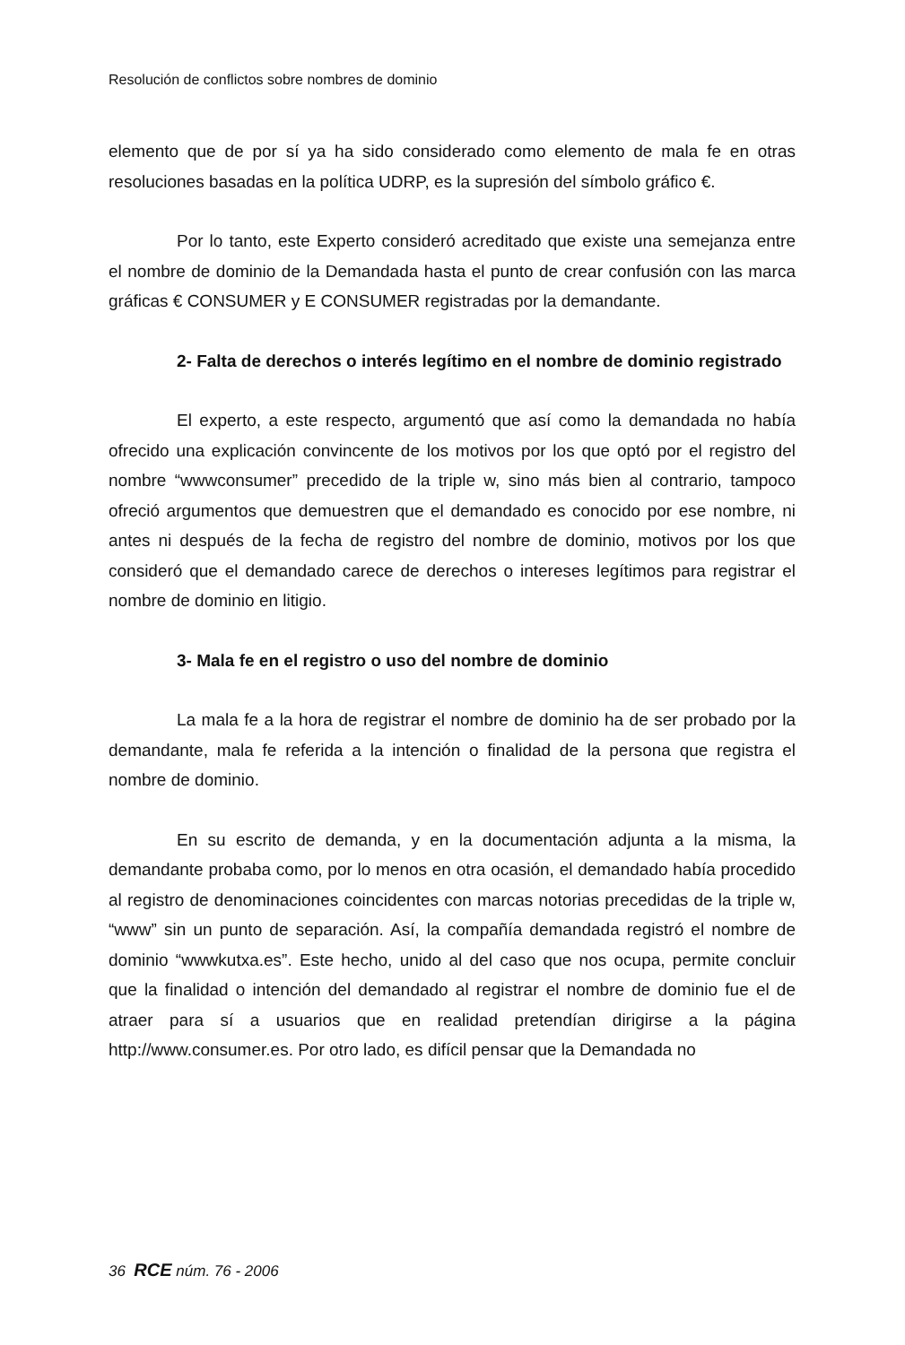Resolución de conflictos sobre nombres de dominio
elemento que de por sí ya ha sido considerado como elemento de mala fe en otras resoluciones basadas en la política UDRP, es la supresión del símbolo gráfico €.
Por lo tanto, este Experto consideró acreditado que existe una semejanza entre el nombre de dominio de la Demandada hasta el punto de crear confusión con las marca gráficas € CONSUMER y E CONSUMER registradas por la demandante.
2- Falta de derechos o interés legítimo en el nombre de dominio registrado
El experto, a este respecto, argumentó que así como la demandada no había ofrecido una explicación convincente de los motivos por los que optó por el registro del nombre “wwwconsumer” precedido de la triple w, sino más bien al contrario, tampoco ofreció argumentos que demuestren que el demandado es conocido por ese nombre, ni antes ni después de la fecha de registro del nombre de dominio, motivos por los que consideró que el demandado carece de derechos o intereses legítimos para registrar el nombre de dominio en litigio.
3- Mala fe en el registro o uso del nombre de dominio
La mala fe a la hora de registrar el nombre de dominio ha de ser probado por la demandante, mala fe referida a la intención o finalidad de la persona que registra el nombre de dominio.
En su escrito de demanda, y en la documentación adjunta a la misma, la demandante probaba como, por lo menos en otra ocasión, el demandado había procedido al registro de denominaciones coincidentes con marcas notorias precedidas de la triple w, “www” sin un punto de separación. Así, la compañía demandada registró el nombre de dominio “wwwkutxa.es”. Este hecho, unido al del caso que nos ocupa, permite concluir que la finalidad o intención del demandado al registrar el nombre de dominio fue el de atraer para sí a usuarios que en realidad pretendían dirigirse a la página http://www.consumer.es. Por otro lado, es difícil pensar que la Demandada no
36 RCE núm. 76 - 2006